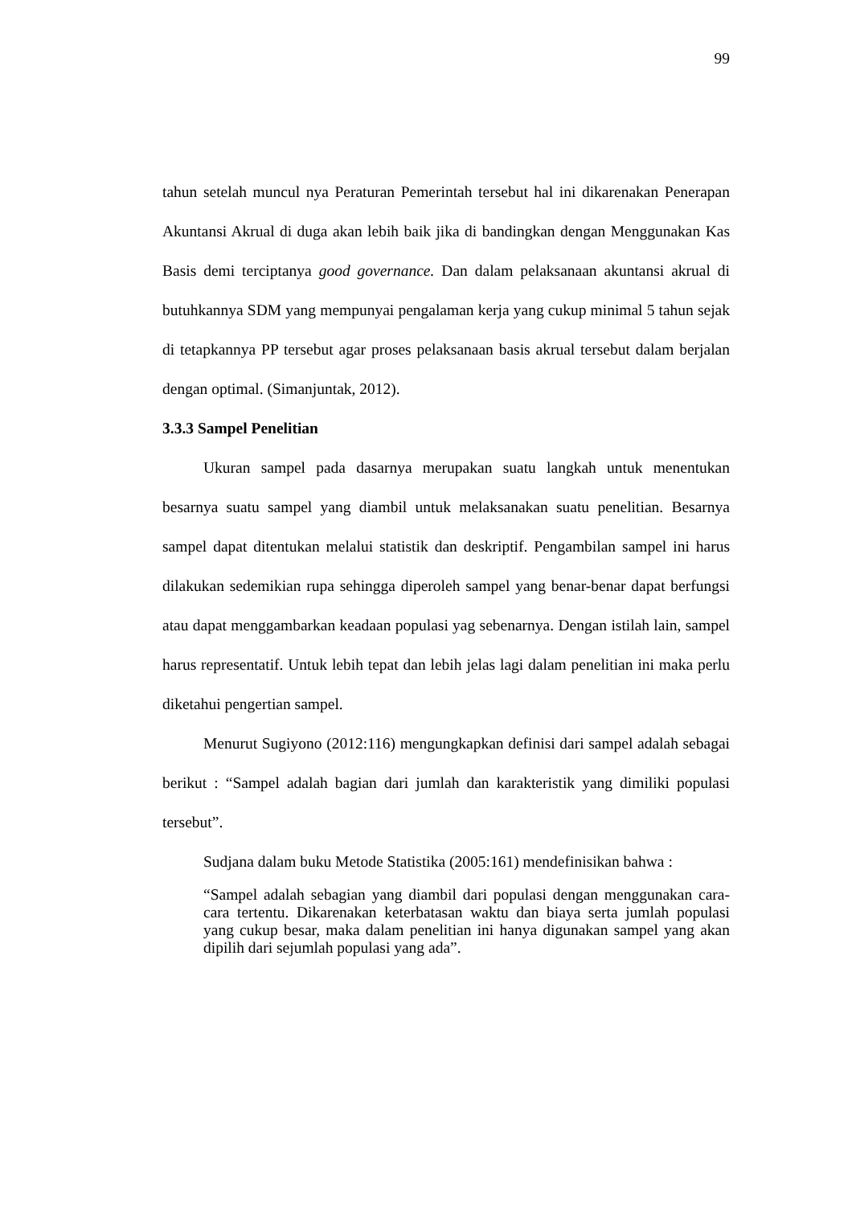99
tahun setelah muncul nya Peraturan Pemerintah tersebut hal ini dikarenakan Penerapan Akuntansi Akrual di duga akan lebih baik jika di bandingkan dengan Menggunakan Kas Basis demi terciptanya good governance. Dan dalam pelaksanaan akuntansi akrual di butuhkannya SDM yang mempunyai pengalaman kerja yang cukup minimal 5 tahun sejak di tetapkannya PP tersebut agar proses pelaksanaan basis akrual tersebut dalam berjalan dengan optimal. (Simanjuntak, 2012).
3.3.3 Sampel Penelitian
Ukuran sampel pada dasarnya merupakan suatu langkah untuk menentukan besarnya suatu sampel yang diambil untuk melaksanakan suatu penelitian. Besarnya sampel dapat ditentukan melalui statistik dan deskriptif. Pengambilan sampel ini harus dilakukan sedemikian rupa sehingga diperoleh sampel yang benar-benar dapat berfungsi atau dapat menggambarkan keadaan populasi yag sebenarnya. Dengan istilah lain, sampel harus representatif. Untuk lebih tepat dan lebih jelas lagi dalam penelitian ini maka perlu diketahui pengertian sampel.
Menurut Sugiyono (2012:116) mengungkapkan definisi dari sampel adalah sebagai berikut : “Sampel adalah bagian dari jumlah dan karakteristik yang dimiliki populasi tersebut”.
Sudjana dalam buku Metode Statistika (2005:161) mendefinisikan bahwa :
“Sampel adalah sebagian yang diambil dari populasi dengan menggunakan cara-cara tertentu. Dikarenakan keterbatasan waktu dan biaya serta jumlah populasi yang cukup besar, maka dalam penelitian ini hanya digunakan sampel yang akan dipilih dari sejumlah populasi yang ada”.